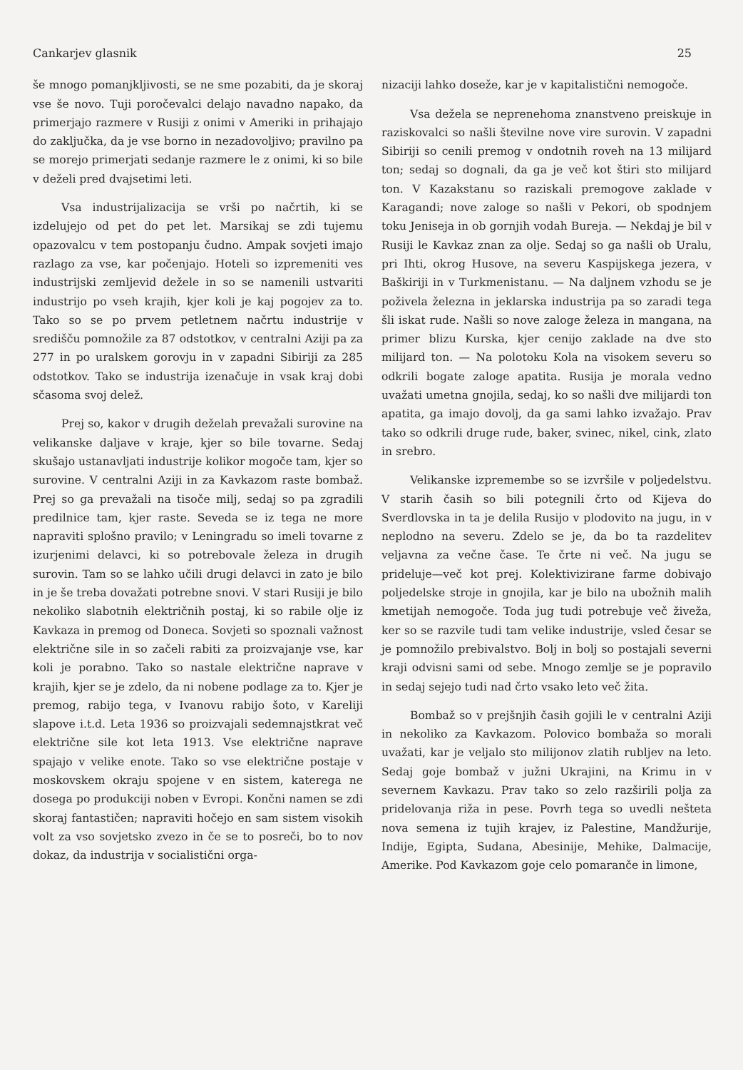Cankarjev glasnik 25
še mnogo pomanjkljivosti, se ne sme pozabiti, da je skoraj vse še novo. Tuji poročevalci delajo navadno napako, da primerjajo razmere v Rusiji z onimi v Ameriki in prihajajo do zaključka, da je vse borno in nezadovoljivo; pravilno pa se morejo primerjati sedanje razmere le z onimi, ki so bile v deželi pred dvajsetimi leti.
Vsa industrijalizacija se vrši po načrtih, ki se izdelujejo od pet do pet let. Marsikaj se zdi tujemu opazovalcu v tem postopanju čudno. Ampak sovjeti imajo razlago za vse, kar počenjajo. Hoteli so izpremeniti ves industrijski zemljevid dežele in so se namenili ustvariti industrijo po vseh krajih, kjer koli je kaj pogojev za to. Tako so se po prvem petletnem načrtu industrije v središču pomnožile za 87 odstotkov, v centralni Aziji pa za 277 in po uralskem gorovju in v zapadni Sibiriji za 285 odstotkov. Tako se industrija izenačuje in vsak kraj dobi sčasoma svoj delež.
Prej so, kakor v drugih deželah prevažali surovine na velikanske daljave v kraje, kjer so bile tovarne. Sedaj skušajo ustanavljati industrije kolikor mogoče tam, kjer so surovine. V centralni Aziji in za Kavkazom raste bombaž. Prej so ga prevažali na tisoče milj, sedaj so pa zgradili predilnice tam, kjer raste. Seveda se iz tega ne more napraviti splošno pravilo; v Leningradu so imeli tovarne z izurjenimi delavci, ki so potrebovale železa in drugih surovin. Tam so se lahko učili drugi delavci in zato je bilo in je še treba dovažati potrebne snovi. V stari Rusiji je bilo nekoliko slabotnih električnih postaj, ki so rabile olje iz Kavkaza in premog od Doneca. Sovjeti so spoznali važnost električne sile in so začeli rabiti za proizvajanje vse, kar koli je porabno. Tako so nastale električne naprave v krajih, kjer se je zdelo, da ni nobene podlage za to. Kjer je premog, rabijo tega, v Ivanovu rabijo šoto, v Kareliji slapove i.t.d. Leta 1936 so proizvajali sedemnajstkrat več električne sile kot leta 1913. Vse električne naprave spajajo v velike enote. Tako so vse električne postaje v moskovskem okraju spojene v en sistem, katerega ne dosega po produkciji noben v Evropi. Končni namen se zdi skoraj fantastičen; napraviti hočejo en sam sistem visokih volt za vso sovjetsko zvezo in če se to posreči, bo to nov dokaz, da industrija v socialistični orga-
nizaciji lahko doseže, kar je v kapitalistični nemogoče.
Vsa dežela se neprenehoma znanstveno preiskuje in raziskovalci so našli številne nove vire surovin. V zapadni Sibiriji so cenili premog v ondotnih roveh na 13 milijard ton; sedaj so dognali, da ga je več kot štiri sto milijard ton. V Kazakstanu so raziskali premogove zaklade v Karagandi; nove zaloge so našli v Pekori, ob spodnjem toku Jeniseja in ob gornjih vodah Bureja. — Nekdaj je bil v Rusiji le Kavkaz znan za olje. Sedaj so ga našli ob Uralu, pri Ihti, okrog Husove, na severu Kaspijskega jezera, v Baškiriji in v Turkmenistanu. — Na daljnem vzhodu se je poživela železna in jeklarska industrija pa so zaradi tega šli iskat rude. Našli so nove zaloge železa in mangana, na primer blizu Kurska, kjer cenijo zaklade na dve sto milijard ton. — Na polotoku Kola na visokem severu so odkrili bogate zaloge apatita. Rusija je morala vedno uvažati umetna gnojila, sedaj, ko so našli dve milijardi ton apatita, ga imajo dovolj, da ga sami lahko izvažajo. Prav tako so odkrili druge rude, baker, svinec, nikel, cink, zlato in srebro.
Velikanske izpremembe so se izvršile v poljedelstvu. V starih časih so bili potegnili črto od Kijeva do Sverdlovska in ta je delila Rusijo v plodovito na jugu, in v neplodno na severu. Zdelo se je, da bo ta razdelitev veljavna za večne čase. Te črte ni več. Na jugu se prideluje—več kot prej. Kolektivizirane farme dobivajo poljedelske stroje in gnojila, kar je bilo na ubožnih malih kmetijah nemogoče. Toda jug tudi potrebuje več živeža, ker so se razvile tudi tam velike industrije, vsled česar se je pomnožilo prebivalstvo. Bolj in bolj so postajali severni kraji odvisni sami od sebe. Mnogo zemlje se je popravilo in sedaj sejejo tudi nad črto vsako leto več žita.
Bombaž so v prejšnjih časih gojili le v centralni Aziji in nekoliko za Kavkazom. Polovico bombaža so morali uvažati, kar je veljalo sto milijonov zlatih rubljev na leto. Sedaj goje bombaž v južni Ukrajini, na Krimu in v severnem Kavkazu. Prav tako so zelo razširili polja za pridelovanja riža in pese. Povrh tega so uvedli nešteta nova semena iz tujih krajev, iz Palestine, Mandžurije, Indije, Egipta, Sudana, Abesinije, Mehike, Dalmacije, Amerike. Pod Kavkazom goje celo pomaranče in limone,